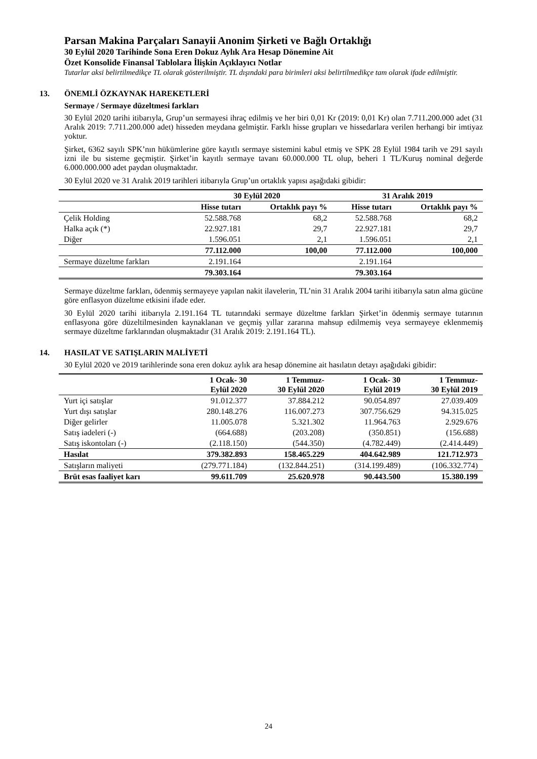Parsan Makina Parçaları Sanayii Anonim Şirketi ve Bağlı Ortaklığı
30 Eylül 2020 Tarihinde Sona Eren Dokuz Aylık Ara Hesap Dönemine Ait
Özet Konsolide Finansal Tablolara İlişkin Açıklayıcı Notlar
Tutarlar aksi belirtilmedikçe TL olarak gösterilmiştir. TL dışındaki para birimleri aksi belirtilmedikçe tam olarak ifade edilmiştir.
13. ÖNEMLİ ÖZKAYNAK HAREKETLERİ
Sermaye / Sermaye düzeltmesi farkları
30 Eylül 2020 tarihi itibarıyla, Grup’un sermayesi ihraç edilmiş ve her biri 0,01 Kr (2019: 0,01 Kr) olan 7.711.200.000 adet (31 Aralık 2019: 7.711.200.000 adet) hisseden meydana gelmiştir. Farklı hisse grupları ve hissedarlara verilen herhangi bir imtiyaz yoktur.
Şirket, 6362 sayılı SPK’nın hükümlerine göre kayıtlı sermaye sistemini kabul etmiş ve SPK 28 Eylül 1984 tarih ve 291 sayılı izni ile bu sisteme geçmiştir. Şirket’in kayıtlı sermaye tavanı 60.000.000 TL olup, beheri 1 TL/Kuruş nominal değerde 6.000.000.000 adet paydan oluşmaktadır.
30 Eylül 2020 ve 31 Aralık 2019 tarihleri itibarıyla Grup’un ortaklık yapısı aşağıdaki gibidir:
| | 30 Eylül 2020 | | 31 Aralık 2019 | |
| --- | --- | --- | --- | --- |
| | Hisse tutarı | Ortaklık payı % | Hisse tutarı | Ortaklık payı % |
| Çelik Holding | 52.588.768 | 68,2 | 52.588.768 | 68,2 |
| Halka açık (*) | 22.927.181 | 29,7 | 22.927.181 | 29,7 |
| Diğer | 1.596.051 | 2,1 | 1.596.051 | 2,1 |
| | 77.112.000 | 100,00 | 77.112.000 | 100,000 |
| Sermaye düzeltme farkları | 2.191.164 | | 2.191.164 | |
| | 79.303.164 | | 79.303.164 | |
Sermaye düzeltme farkları, ödenmiş sermayeye yapılan nakit ilavelerin, TL’nin 31 Aralık 2004 tarihi itibarıyla satın alma gücüne göre enflasyon düzeltme etkisini ifade eder.
30 Eylül 2020 tarihi itibarıyla 2.191.164 TL tutarındaki sermaye düzeltme farkları Şirket’in ödenmiş sermaye tutarının enflasyona göre düzeltilmesinden kaynaklanan ve geçmiş yıllar zararına mahsup edilmemiş veya sermayeye eklenmemiş sermaye düzeltme farklarından oluşmaktadır (31 Aralık 2019: 2.191.164 TL).
14. HASILAT VE SATIŞLARIN MALİYETİ
30 Eylül 2020 ve 2019 tarihlerinde sona eren dokuz aylık ara hesap dönemine ait hasılatın detayı aşağıdaki gibidir:
| | 1 Ocak- 30 Eylül 2020 | 1 Temmuz- 30 Eylül 2020 | 1 Ocak- 30 Eylül 2019 | 1 Temmuz- 30 Eylül 2019 |
| --- | --- | --- | --- | --- |
| Yurt içi satışlar | 91.012.377 | 37.884.212 | 90.054.897 | 27.039.409 |
| Yurt dışı satışlar | 280.148.276 | 116.007.273 | 307.756.629 | 94.315.025 |
| Diğer gelirler | 11.005.078 | 5.321.302 | 11.964.763 | 2.929.676 |
| Satış iadeleri (-) | (664.688) | (203.208) | (350.851) | (156.688) |
| Satış iskontoları (-) | (2.118.150) | (544.350) | (4.782.449) | (2.414.449) |
| Hasılat | 379.382.893 | 158.465.229 | 404.642.989 | 121.712.973 |
| Satışların maliyeti | (279.771.184) | (132.844.251) | (314.199.489) | (106.332.774) |
| Brüt esas faaliyet karı | 99.611.709 | 25.620.978 | 90.443.500 | 15.380.199 |
24